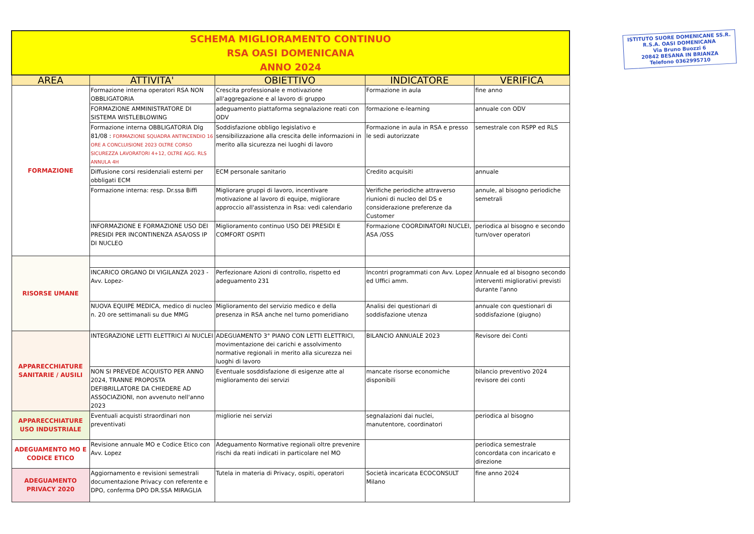| SCHEMA MIGLIORAMENTO CONTINUO RSA OASI DOMENICANA ANNO 2024 | | | | |
| AREA | ATTIVITA' | OBIETTIVO | INDICATORE | VERIFICA |
| FORMAZIONE | Formazione interna operatori RSA NON OBBLIGATORIA | Crescita professionale e motivazione all'aggregazione e al lavoro di gruppo | Formazione in aula | fine anno |
| | FORMAZIONE AMMINISTRATORE DI SISTEMA WISTLEBLOWING | adeguamento piattaforma segnalazione reati con ODV | formazione e-learning | annuale con ODV |
| | Formazione interna OBBLIGATORIA Dlg 81/08 : FORMAZIONE SQUADRA ANTINCENDIO 16 ORE A CONCLUISIONE 2023 OLTRE CORSO SICUREZZA LAVORATORI 4+12, OLTRE AGG. RLS ANNULA 4H | Soddisfazione obbligo legislativo e sensibilizzazione alla crescita delle informazioni in merito alla sicurezza nei luoghi di lavoro | Formazione in aula in RSA e presso le sedi autorizzate | semestrale con RSPP ed RLS |
| | Diffusione corsi residenziali esterni per obbligati ECM | ECM personale sanitario | Credito acquisiti | annuale |
| | Formazione interna: resp. Dr.ssa Biffi | Migliorare gruppi di lavoro, incentivare motivazione al lavoro di equipe, migliorare approccio all'assistenza in Rsa: vedi calendario | Verifiche periodiche attraverso riunioni di nucleo del DS e considerazione preferenze da Customer | annule, al bisogno periodiche semetrali |
| | INFORMAZIONE E FORMAZIONE USO DEI PRESIDI PER INCONTINENZA ASA/OSS IP DI NUCLEO | Miglioramento continuo USO DEI PRESIDI E COMFORT OSPITI | Formazione COORDINATORI NUCLEI, ASA /OSS | periodica al bisogno e secondo turn/over operatori |
| RISORSE UMANE | | | | |
| | INCARICO ORGANO DI VIGILANZA 2023 - Avv. Lopez- | Perfezionare Azioni di controllo, rispetto ed adeguamento 231 | Incontri programmati con Avv. Lopez ed Uffici amm. | Annuale ed al bisogno secondo interventi migliorativi previsti durante l'anno |
| | NUOVA EQUIPE MEDICA, medico di nucleo n. 20 ore settimanali su due MMG | Miglioramento del servizio medico e della presenza in RSA anche nel turno pomeridiano | Analisi dei questionari di soddisfazione utenza | annuale con questionari di soddisfazione (giugno) |
| APPARECCHIATURE SANITARIE / AUSILI | INTEGRAZIONE LETTI ELETTRICI AI NUCLEI | ADEGUAMENTO 3° PIANO CON LETTI ELETTRICI, movimentazione dei carichi e assolvimento normative regionali in merito alla sicurezza nei luoghi di lavoro | BILANCIO ANNUALE 2023 | Revisore dei Conti |
| | NON SI PREVEDE ACQUISTO PER ANNO 2024, TRANNE PROPOSTA DEFIBRILLATORE DA CHIEDERE AD ASSOCIAZIONI, non avvenuto nell'anno 2023 | Eventuale sosddisfazione di esigenze atte al miglioramento dei servizi | mancate risorse economiche disponibili | bilancio preventivo 2024 revisore dei conti |
| APPARECCHIATURE USO INDUSTRIALE | Eventuali acquisti straordinari non preventivati | migliorie nei servizi | segnalazioni dai nuclei, manutentore, coordinatori | periodica al bisogno |
| ADEGUAMENTO MO E CODICE ETICO | Revisione annuale MO e Codice Etico con Avv. Lopez | Adeguamento Normative regionali oltre prevenire rischi da reati indicati in particolare nel MO | | periodica semestrale concordata con incaricato e direzione |
| ADEGUAMENTO PRIVACY 2020 | Aggiornamento e revisioni semestrali documentazione Privacy con referente e DPO, conferma DPO DR.SSA MIRAGLIA | Tutela in materia di Privacy, ospiti, operatori | Società incaricata ECOCONSULT Milano | fine anno 2024 |
ISTITUTO SUORE DOMENICANE SS.R.
R.S.A. OASI DOMENICANA
Via Bruno Buozzi 6
20842 BESANA IN BRIANZA
Telefono 0362995710